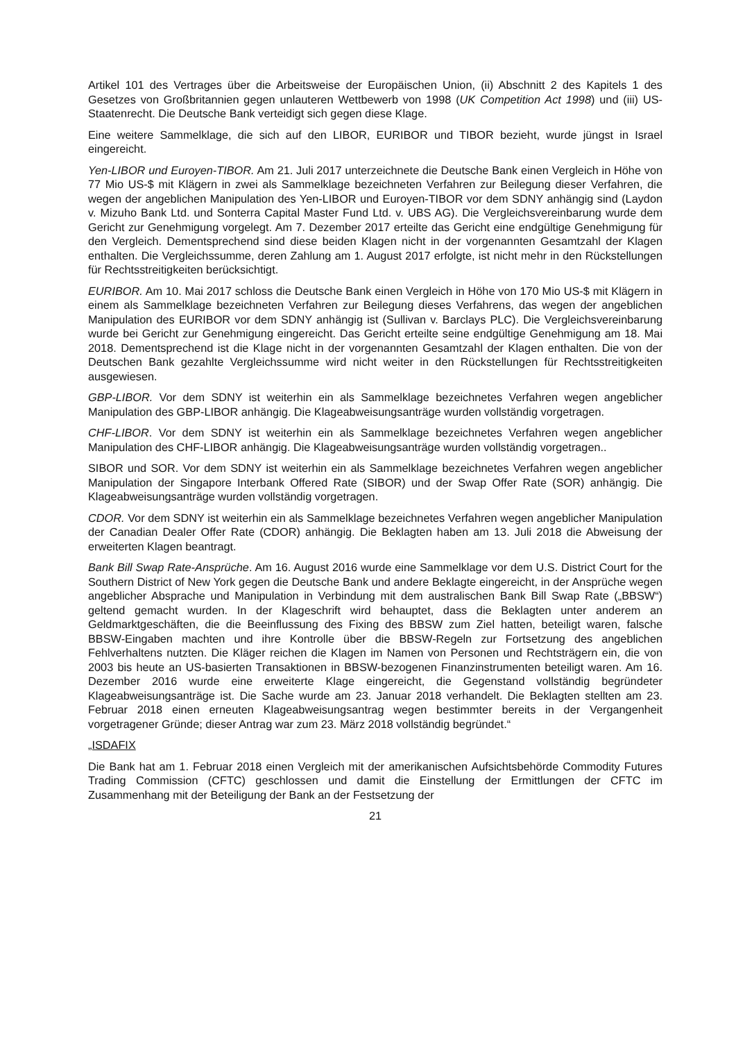Artikel 101 des Vertrages über die Arbeitsweise der Europäischen Union, (ii) Abschnitt 2 des Kapitels 1 des Gesetzes von Großbritannien gegen unlauteren Wettbewerb von 1998 (UK Competition Act 1998) und (iii) US-Staatenrecht. Die Deutsche Bank verteidigt sich gegen diese Klage.
Eine weitere Sammelklage, die sich auf den LIBOR, EURIBOR und TIBOR bezieht, wurde jüngst in Israel eingereicht.
Yen-LIBOR und Euroyen-TIBOR. Am 21. Juli 2017 unterzeichnete die Deutsche Bank einen Vergleich in Höhe von 77 Mio US-$ mit Klägern in zwei als Sammelklage bezeichneten Verfahren zur Beilegung dieser Verfahren, die wegen der angeblichen Manipulation des Yen-LIBOR und Euroyen-TIBOR vor dem SDNY anhängig sind (Laydon v. Mizuho Bank Ltd. und Sonterra Capital Master Fund Ltd. v. UBS AG). Die Vergleichsvereinbarung wurde dem Gericht zur Genehmigung vorgelegt. Am 7. Dezember 2017 erteilte das Gericht eine endgültige Genehmigung für den Vergleich. Dementsprechend sind diese beiden Klagen nicht in der vorgenannten Gesamtzahl der Klagen enthalten. Die Vergleichssumme, deren Zahlung am 1. August 2017 erfolgte, ist nicht mehr in den Rückstellungen für Rechtsstreitigkeiten berücksichtigt.
EURIBOR. Am 10. Mai 2017 schloss die Deutsche Bank einen Vergleich in Höhe von 170 Mio US-$ mit Klägern in einem als Sammelklage bezeichneten Verfahren zur Beilegung dieses Verfahrens, das wegen der angeblichen Manipulation des EURIBOR vor dem SDNY anhängig ist (Sullivan v. Barclays PLC). Die Vergleichsvereinbarung wurde bei Gericht zur Genehmigung eingereicht. Das Gericht erteilte seine endgültige Genehmigung am 18. Mai 2018. Dementsprechend ist die Klage nicht in der vorgenannten Gesamtzahl der Klagen enthalten. Die von der Deutschen Bank gezahlte Vergleichssumme wird nicht weiter in den Rückstellungen für Rechtsstreitigkeiten ausgewiesen.
GBP-LIBOR. Vor dem SDNY ist weiterhin ein als Sammelklage bezeichnetes Verfahren wegen angeblicher Manipulation des GBP-LIBOR anhängig. Die Klageabweisungsanträge wurden vollständig vorgetragen.
CHF-LIBOR. Vor dem SDNY ist weiterhin ein als Sammelklage bezeichnetes Verfahren wegen angeblicher Manipulation des CHF-LIBOR anhängig. Die Klageabweisungsanträge wurden vollständig vorgetragen..
SIBOR und SOR. Vor dem SDNY ist weiterhin ein als Sammelklage bezeichnetes Verfahren wegen angeblicher Manipulation der Singapore Interbank Offered Rate (SIBOR) und der Swap Offer Rate (SOR) anhängig. Die Klageabweisungsanträge wurden vollständig vorgetragen.
CDOR. Vor dem SDNY ist weiterhin ein als Sammelklage bezeichnetes Verfahren wegen angeblicher Manipulation der Canadian Dealer Offer Rate (CDOR) anhängig. Die Beklagten haben am 13. Juli 2018 die Abweisung der erweiterten Klagen beantragt.
Bank Bill Swap Rate-Ansprüche. Am 16. August 2016 wurde eine Sammelklage vor dem U.S. District Court for the Southern District of New York gegen die Deutsche Bank und andere Beklagte eingereicht, in der Ansprüche wegen angeblicher Absprache und Manipulation in Verbindung mit dem australischen Bank Bill Swap Rate („BBSW“) geltend gemacht wurden. In der Klageschrift wird behauptet, dass die Beklagten unter anderem an Geldmarktgeschäften, die die Beeinflussung des Fixing des BBSW zum Ziel hatten, beteiligt waren, falsche BBSW-Eingaben machten und ihre Kontrolle über die BBSW-Regeln zur Fortsetzung des angeblichen Fehlverhaltens nutzten. Die Kläger reichen die Klagen im Namen von Personen und Rechtsträgern ein, die von 2003 bis heute an US-basierten Transaktionen in BBSW-bezogenen Finanzinstrumenten beteiligt waren. Am 16. Dezember 2016 wurde eine erweiterte Klage eingereicht, die Gegenstand vollständig begründeter Klageabweisungsanträge ist. Die Sache wurde am 23. Januar 2018 verhandelt. Die Beklagten stellten am 23. Februar 2018 einen erneuten Klageabweisungsantrag wegen bestimmter bereits in der Vergangenheit vorgetragener Gründe; dieser Antrag war zum 23. März 2018 vollständig begründet.“
„ISDAFIX
Die Bank hat am 1. Februar 2018 einen Vergleich mit der amerikanischen Aufsichtsbehörde Commodity Futures Trading Commission (CFTC) geschlossen und damit die Einstellung der Ermittlungen der CFTC im Zusammenhang mit der Beteiligung der Bank an der Festsetzung der
21